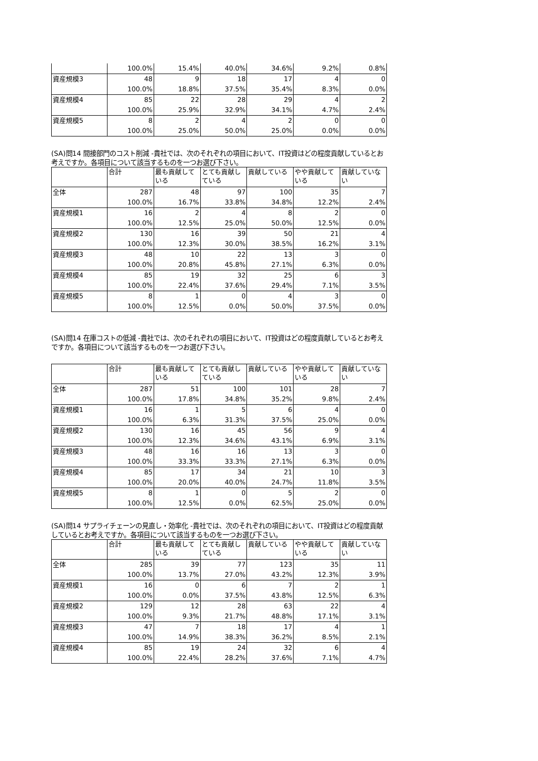| | 100.0% | 15.4% | 40.0% | 34.6% | 9.2% | 0.8% |
| 資産規模3 | 48 | 9 | 18 | 17 | 4 | 0 |
| | 100.0% | 18.8% | 37.5% | 35.4% | 8.3% | 0.0% |
| 資産規模4 | 85 | 22 | 28 | 29 | 4 | 2 |
| | 100.0% | 25.9% | 32.9% | 34.1% | 4.7% | 2.4% |
| 資産規模5 | 8 | 2 | 4 | 2 | 0 | 0 |
| | 100.0% | 25.0% | 50.0% | 25.0% | 0.0% | 0.0% |
(SA)問14 間接部門のコスト削減 -貴社では、次のそれぞれの項目において、IT投資はどの程度貢献しているとお考えですか。各項目について該当するものを一つお選び下さい。
| | 合計 | 最も貢献している | とても貢献している | 貢献している | やや貢献している | 貢献していない |
| 全体 | 287 | 48 | 97 | 100 | 35 | 7 |
| | 100.0% | 16.7% | 33.8% | 34.8% | 12.2% | 2.4% |
| 資産規模1 | 16 | 2 | 4 | 8 | 2 | 0 |
| | 100.0% | 12.5% | 25.0% | 50.0% | 12.5% | 0.0% |
| 資産規模2 | 130 | 16 | 39 | 50 | 21 | 4 |
| | 100.0% | 12.3% | 30.0% | 38.5% | 16.2% | 3.1% |
| 資産規模3 | 48 | 10 | 22 | 13 | 3 | 0 |
| | 100.0% | 20.8% | 45.8% | 27.1% | 6.3% | 0.0% |
| 資産規模4 | 85 | 19 | 32 | 25 | 6 | 3 |
| | 100.0% | 22.4% | 37.6% | 29.4% | 7.1% | 3.5% |
| 資産規模5 | 8 | 1 | 0 | 4 | 3 | 0 |
| | 100.0% | 12.5% | 0.0% | 50.0% | 37.5% | 0.0% |
(SA)問14 在庫コストの低減 -貴社では、次のそれぞれの項目において、IT投資はどの程度貢献しているとお考えですか。各項目について該当するものを一つお選び下さい。
| | 合計 | 最も貢献している | とても貢献している | 貢献している | やや貢献している | 貢献していない |
| 全体 | 287 | 51 | 100 | 101 | 28 | 7 |
| | 100.0% | 17.8% | 34.8% | 35.2% | 9.8% | 2.4% |
| 資産規模1 | 16 | 1 | 5 | 6 | 4 | 0 |
| | 100.0% | 6.3% | 31.3% | 37.5% | 25.0% | 0.0% |
| 資産規模2 | 130 | 16 | 45 | 56 | 9 | 4 |
| | 100.0% | 12.3% | 34.6% | 43.1% | 6.9% | 3.1% |
| 資産規模3 | 48 | 16 | 16 | 13 | 3 | 0 |
| | 100.0% | 33.3% | 33.3% | 27.1% | 6.3% | 0.0% |
| 資産規模4 | 85 | 17 | 34 | 21 | 10 | 3 |
| | 100.0% | 20.0% | 40.0% | 24.7% | 11.8% | 3.5% |
| 資産規模5 | 8 | 1 | 0 | 5 | 2 | 0 |
| | 100.0% | 12.5% | 0.0% | 62.5% | 25.0% | 0.0% |
(SA)問14 サプライチェーンの見直し・効率化 -貴社では、次のそれぞれの項目において、IT投資はどの程度貢献しているとお考えですか。各項目について該当するものを一つお選び下さい。
| | 合計 | 最も貢献している | とても貢献している | 貢献している | やや貢献している | 貢献していない |
| 全体 | 285 | 39 | 77 | 123 | 35 | 11 |
| | 100.0% | 13.7% | 27.0% | 43.2% | 12.3% | 3.9% |
| 資産規模1 | 16 | 0 | 6 | 7 | 2 | 1 |
| | 100.0% | 0.0% | 37.5% | 43.8% | 12.5% | 6.3% |
| 資産規模2 | 129 | 12 | 28 | 63 | 22 | 4 |
| | 100.0% | 9.3% | 21.7% | 48.8% | 17.1% | 3.1% |
| 資産規模3 | 47 | 7 | 18 | 17 | 4 | 1 |
| | 100.0% | 14.9% | 38.3% | 36.2% | 8.5% | 2.1% |
| 資産規模4 | 85 | 19 | 24 | 32 | 6 | 4 |
| | 100.0% | 22.4% | 28.2% | 37.6% | 7.1% | 4.7% |